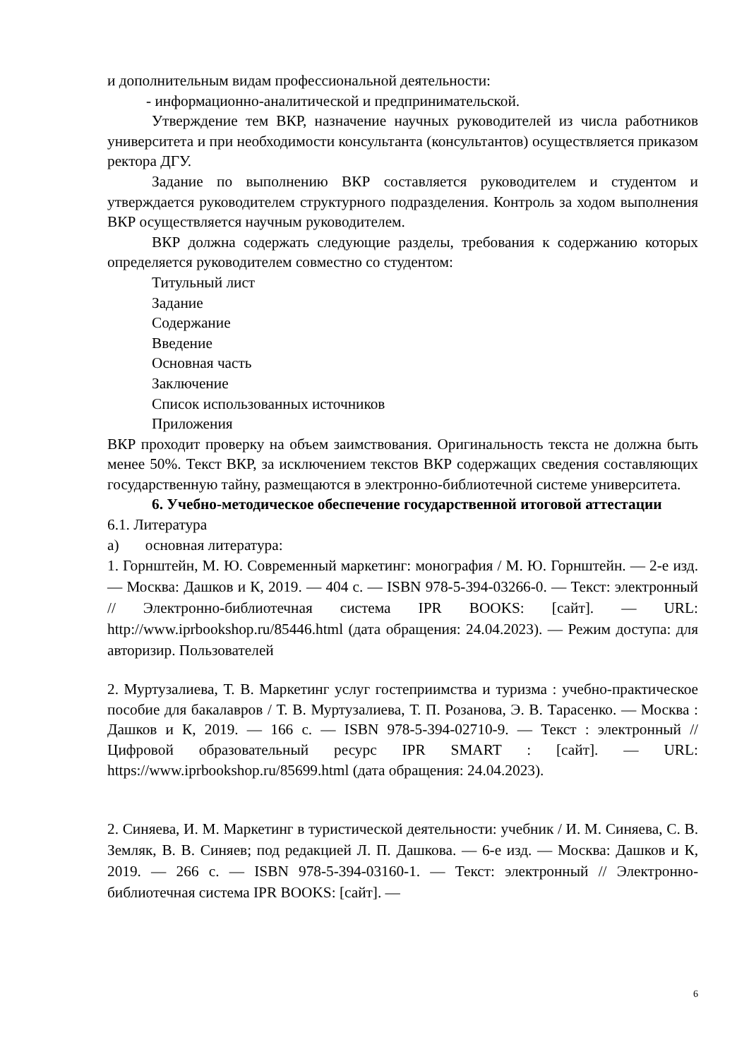и дополнительным видам профессиональной деятельности:
- информационно-аналитической и предпринимательской.
Утверждение тем ВКР, назначение научных руководителей из числа работников университета и при необходимости консультанта (консультантов) осуществляется приказом ректора ДГУ.
Задание по выполнению ВКР составляется руководителем и студентом и утверждается руководителем структурного подразделения. Контроль за ходом выполнения ВКР осуществляется научным руководителем.
ВКР должна содержать следующие разделы, требования к содержанию которых определяется руководителем совместно со студентом:
Титульный лист
Задание
Содержание
Введение
Основная часть
Заключение
Список использованных источников
Приложения
ВКР проходит проверку на объем заимствования. Оригинальность текста не должна быть менее 50%. Текст ВКР, за исключением текстов ВКР содержащих сведения составляющих государственную тайну, размещаются в электронно-библиотечной системе университета.
6. Учебно-методическое обеспечение государственной итоговой аттестации
6.1. Литература
а) основная литература:
1. Горнштейн, М. Ю. Современный маркетинг: монография / М. Ю. Горнштейн. — 2-е изд. — Москва: Дашков и К, 2019. — 404 с. — ISBN 978-5-394-03266-0. — Текст: электронный // Электронно-библиотечная система IPR BOOKS: [сайт]. — URL: http://www.iprbookshop.ru/85446.html (дата обращения: 24.04.2023). — Режим доступа: для авторизир. Пользователей
2. Муртузалиева, Т. В. Маркетинг услуг гостеприимства и туризма : учебно-практическое пособие для бакалавров / Т. В. Муртузалиева, Т. П. Розанова, Э. В. Тарасенко. — Москва : Дашков и К, 2019. — 166 с. — ISBN 978-5-394-02710-9. — Текст : электронный // Цифровой образовательный ресурс IPR SMART : [сайт]. — URL: https://www.iprbookshop.ru/85699.html (дата обращения: 24.04.2023).
2. Синяева, И. М. Маркетинг в туристической деятельности: учебник / И. М. Синяева, С. В. Земляк, В. В. Синяев; под редакцией Л. П. Дашкова. — 6-е изд. — Москва: Дашков и К, 2019. — 266 с. — ISBN 978-5-394-03160-1. — Текст: электронный // Электронно-библиотечная система IPR BOOKS: [сайт]. —
6